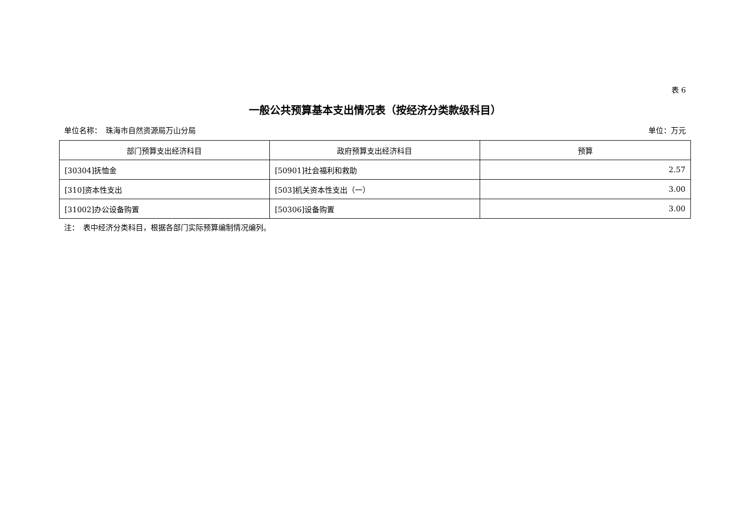表 6
一般公共预算基本支出情况表（按经济分类款级科目）
单位名称：　珠海市自然资源局万山分局 单位：万元
| 部门预算支出经济科目 | 政府预算支出经济科目 | 预算 |
| --- | --- | --- |
| [30304]抚恤金 | [50901]社会福利和救助 | 2.57 |
| [310]资本性支出 | [503]机关资本性支出（一） | 3.00 |
| [31002]办公设备购置 | [50306]设备购置 | 3.00 |
注：　表中经济分类科目，根据各部门实际预算编制情况编列。